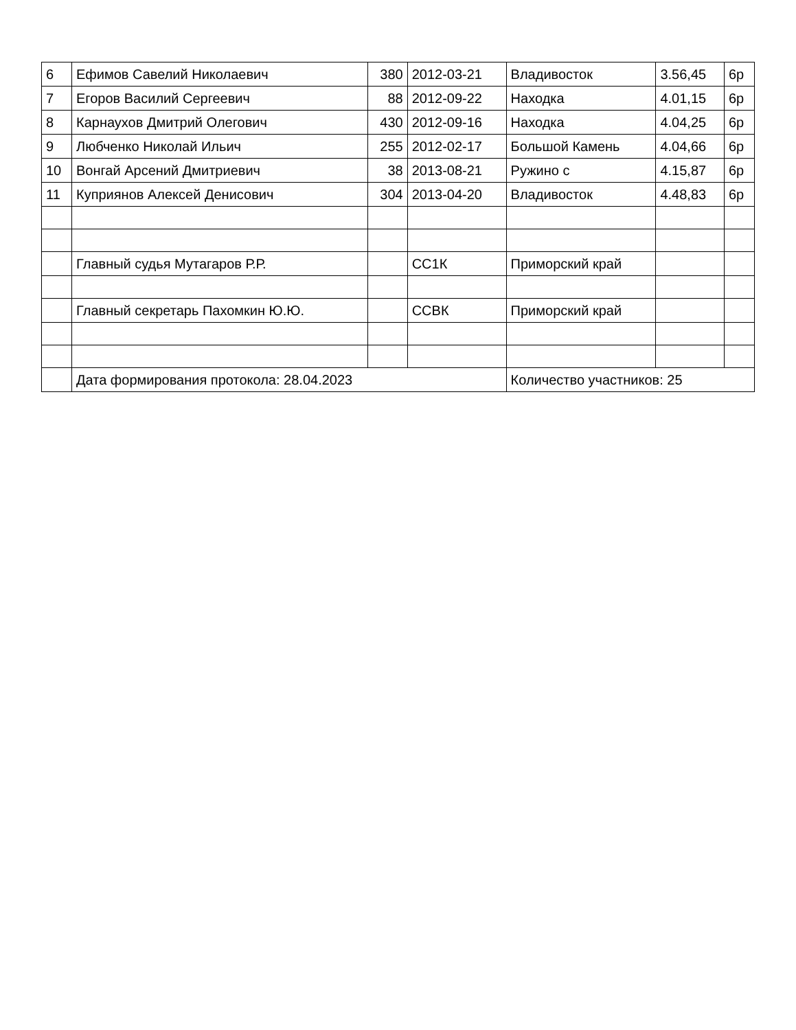| 6 | Ефимов Савелий Николаевич | 380 | 2012-03-21 | Владивосток | 3.56,45 | 6р |
| 7 | Егоров Василий Сергеевич | 88 | 2012-09-22 | Находка | 4.01,15 | 6р |
| 8 | Карнаухов Дмитрий Олегович | 430 | 2012-09-16 | Находка | 4.04,25 | 6р |
| 9 | Любченко Николай Ильич | 255 | 2012-02-17 | Большой Камень | 4.04,66 | 6р |
| 10 | Вонгай Арсений Дмитриевич | 38 | 2013-08-21 | Ружино с | 4.15,87 | 6р |
| 11 | Куприянов Алексей Денисович | 304 | 2013-04-20 | Владивосток | 4.48,83 | 6р |
| | Главный судья Мутагаров Р.Р. | | СС1К | Приморский край | | |
| | Главный секретарь Пахомкин Ю.Ю. | | ССВК | Приморский край | | |
| | Дата формирования протокола: 28.04.2023 | | | Количество участников: 25 | | |